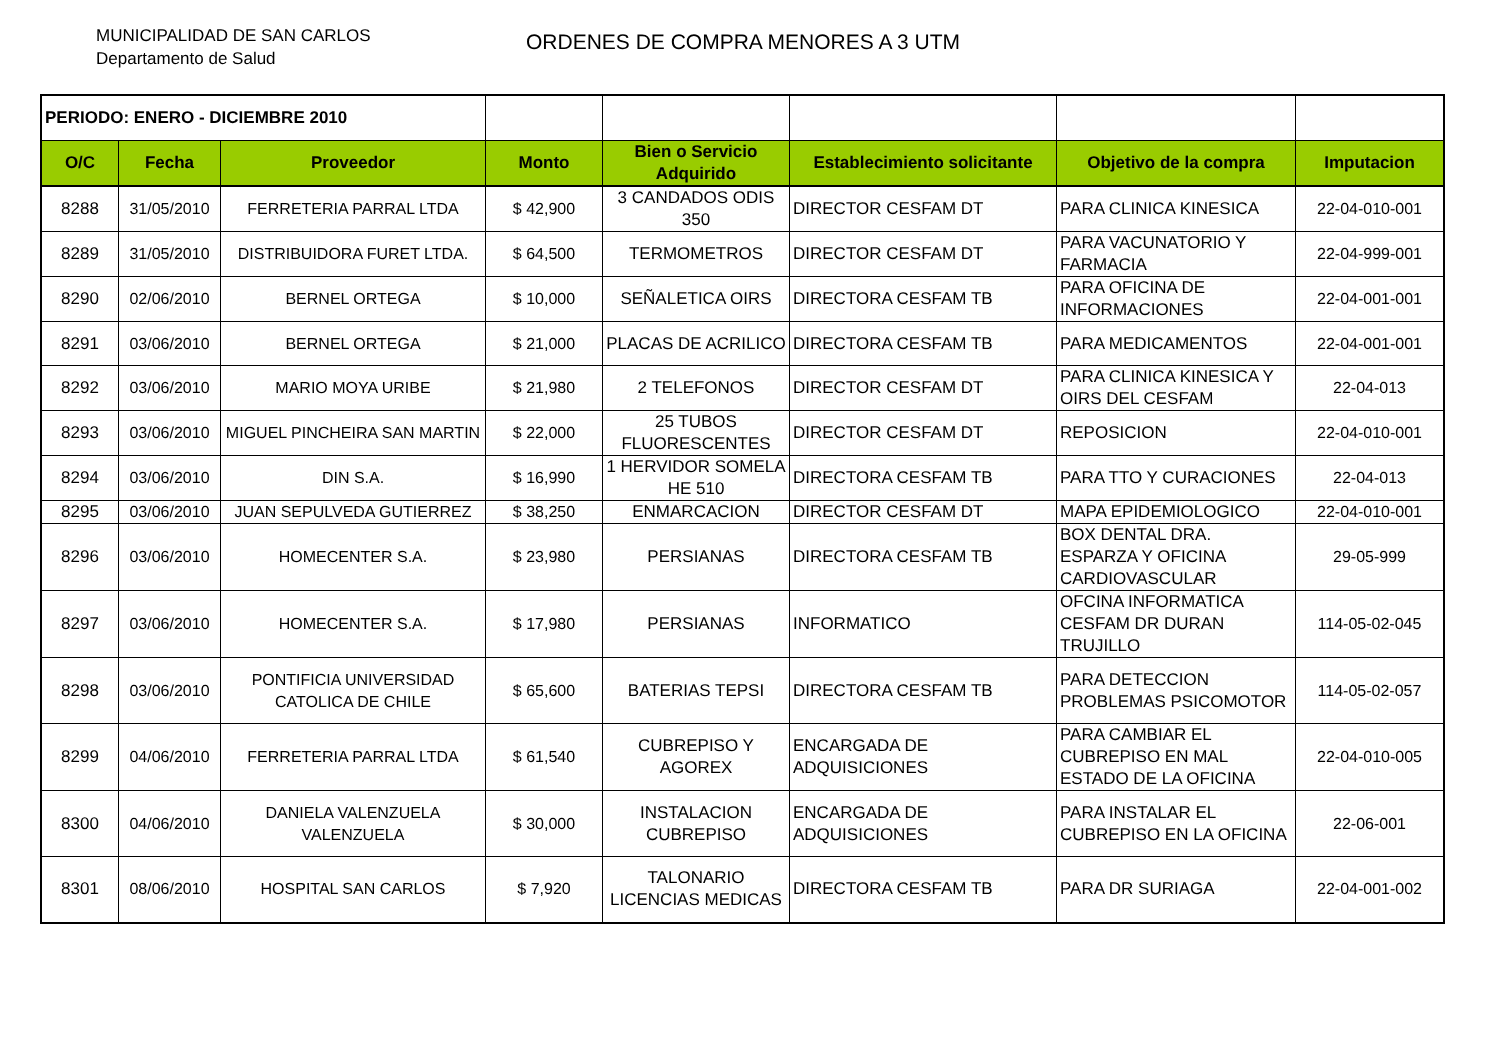MUNICIPALIDAD DE SAN CARLOS
Departamento de Salud
ORDENES DE COMPRA MENORES A 3 UTM
| PERIODO: ENERO - DICIEMBRE 2010 | | | | | | | |
| O/C | Fecha | Proveedor | Monto | Bien o Servicio Adquirido | Establecimiento solicitante | Objetivo de la compra | Imputacion |
| 8288 | 31/05/2010 | FERRETERIA PARRAL LTDA | $ 42,900 | 3 CANDADOS ODIS 350 | DIRECTOR CESFAM DT | PARA CLINICA KINESICA | 22-04-010-001 |
| 8289 | 31/05/2010 | DISTRIBUIDORA FURET LTDA. | $ 64,500 | TERMOMETROS | DIRECTOR CESFAM DT | PARA VACUNATORIO Y FARMACIA | 22-04-999-001 |
| 8290 | 02/06/2010 | BERNEL ORTEGA | $ 10,000 | SEÑALETICA OIRS | DIRECTORA CESFAM TB | PARA OFICINA DE INFORMACIONES | 22-04-001-001 |
| 8291 | 03/06/2010 | BERNEL ORTEGA | $ 21,000 | PLACAS DE ACRILICO | DIRECTORA CESFAM TB | PARA MEDICAMENTOS | 22-04-001-001 |
| 8292 | 03/06/2010 | MARIO MOYA URIBE | $ 21,980 | 2 TELEFONOS | DIRECTOR CESFAM DT | PARA CLINICA KINESICA Y OIRS DEL CESFAM | 22-04-013 |
| 8293 | 03/06/2010 | MIGUEL PINCHEIRA SAN MARTIN | $ 22,000 | 25 TUBOS FLUORESCENTES | DIRECTOR CESFAM DT | REPOSICION | 22-04-010-001 |
| 8294 | 03/06/2010 | DIN S.A. | $ 16,990 | 1 HERVIDOR SOMELA HE 510 | DIRECTORA CESFAM TB | PARA TTO Y CURACIONES | 22-04-013 |
| 8295 | 03/06/2010 | JUAN SEPULVEDA GUTIERREZ | $ 38,250 | ENMARCACION | DIRECTOR CESFAM DT | MAPA EPIDEMIOLOGICO | 22-04-010-001 |
| 8296 | 03/06/2010 | HOMECENTER S.A. | $ 23,980 | PERSIANAS | DIRECTORA CESFAM TB | BOX DENTAL DRA. ESPARZA Y OFICINA CARDIOVASCULAR | 29-05-999 |
| 8297 | 03/06/2010 | HOMECENTER S.A. | $ 17,980 | PERSIANAS | INFORMATICO | OFCINA INFORMATICA CESFAM DR DURAN TRUJILLO | 114-05-02-045 |
| 8298 | 03/06/2010 | PONTIFICIA UNIVERSIDAD CATOLICA DE CHILE | $ 65,600 | BATERIAS TEPSI | DIRECTORA CESFAM TB | PARA DETECCION PROBLEMAS PSICOMOTOR | 114-05-02-057 |
| 8299 | 04/06/2010 | FERRETERIA PARRAL LTDA | $ 61,540 | CUBREPISO Y AGOREX | ENCARGADA DE ADQUISICIONES | PARA CAMBIAR EL CUBREPISO EN MAL ESTADO DE LA OFICINA | 22-04-010-005 |
| 8300 | 04/06/2010 | DANIELA VALENZUELA VALENZUELA | $ 30,000 | INSTALACION CUBREPISO | ENCARGADA DE ADQUISICIONES | PARA INSTALAR EL CUBREPISO EN LA OFICINA | 22-06-001 |
| 8301 | 08/06/2010 | HOSPITAL SAN CARLOS | $ 7,920 | TALONARIO LICENCIAS MEDICAS | DIRECTORA CESFAM TB | PARA DR SURIAGA | 22-04-001-002 |